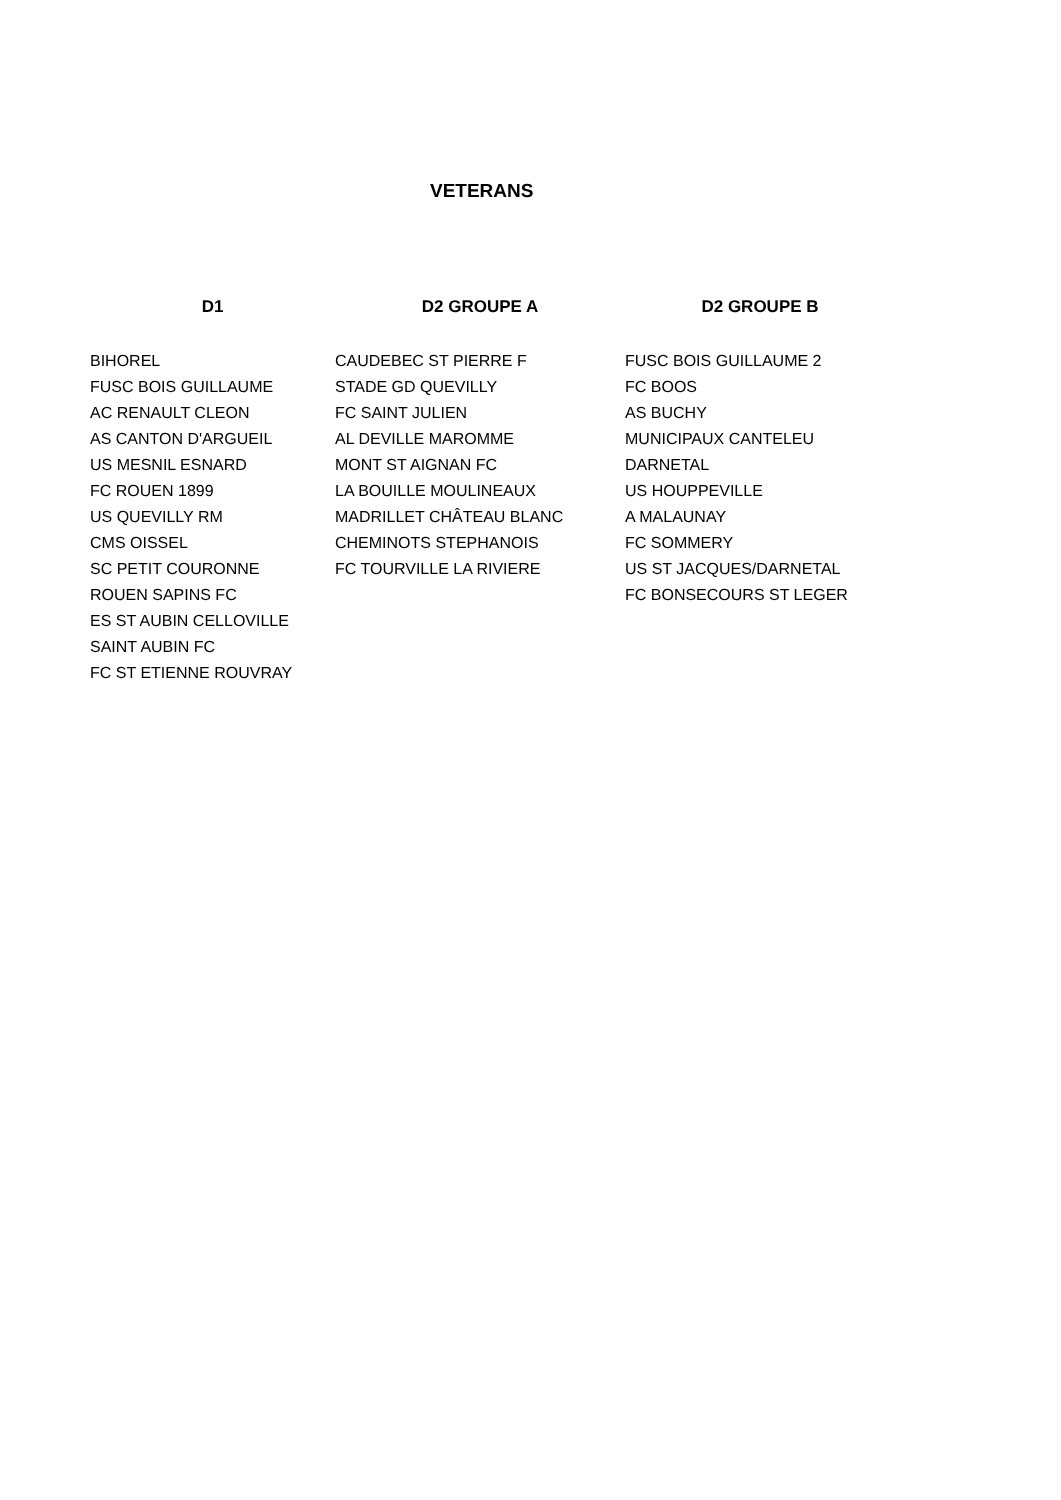VETERANS
| D1 | D2 GROUPE A | D2 GROUPE B |
| --- | --- | --- |
| BIHOREL | CAUDEBEC ST PIERRE F | FUSC BOIS GUILLAUME 2 |
| FUSC BOIS GUILLAUME | STADE GD QUEVILLY | FC BOOS |
| AC RENAULT CLEON | FC SAINT JULIEN | AS BUCHY |
| AS CANTON D'ARGUEIL | AL DEVILLE MAROMME | MUNICIPAUX CANTELEU |
| US MESNIL ESNARD | MONT ST AIGNAN FC | DARNETAL |
| FC ROUEN 1899 | LA BOUILLE MOULINEAUX | US HOUPPEVILLE |
| US QUEVILLY RM | MADRILLET CHÂTEAU BLANC | A MALAUNAY |
| CMS OISSEL | CHEMINOTS STEPHANOIS | FC SOMMERY |
| SC PETIT COURONNE | FC TOURVILLE LA RIVIERE | US ST JACQUES/DARNETAL |
| ROUEN SAPINS FC | | FC BONSECOURS ST LEGER |
| ES ST AUBIN CELLOVILLE | | |
| SAINT AUBIN FC | | |
| FC ST ETIENNE ROUVRAY | | |